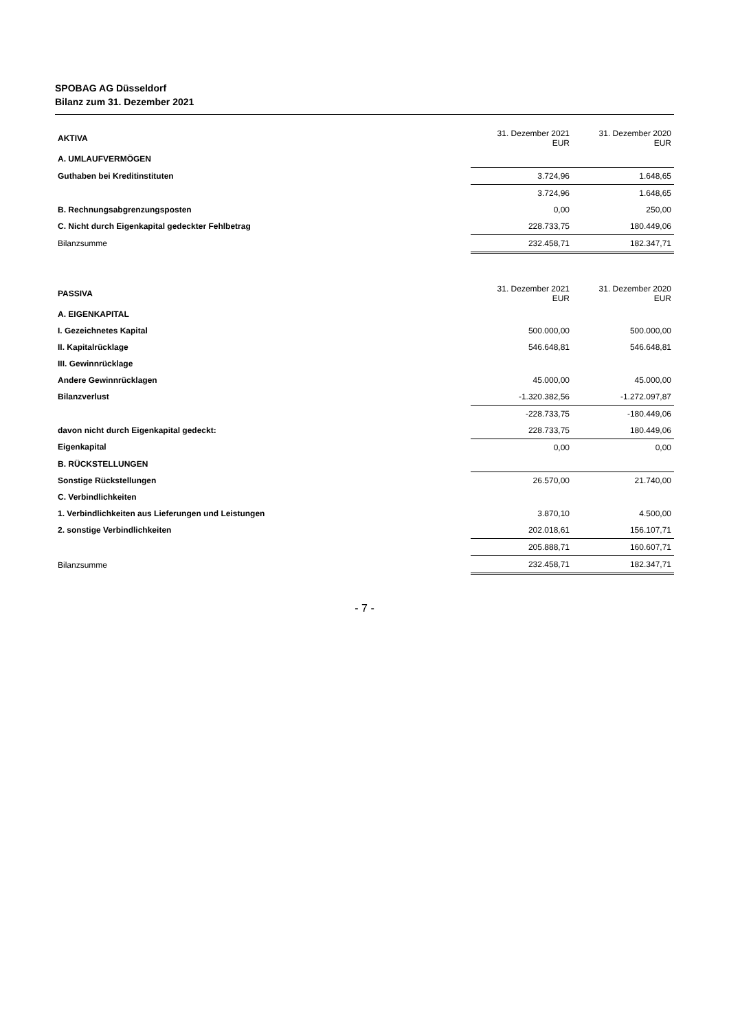SPOBAG AG Düsseldorf
Bilanz zum 31. Dezember 2021
| AKTIVA | 31. Dezember 2021 EUR | 31. Dezember 2020 EUR |
| --- | --- | --- |
| A. UMLAUFVERMÖGEN | | |
| Guthaben bei Kreditinstituten | 3.724,96 | 1.648,65 |
| | 3.724,96 | 1.648,65 |
| B. Rechnungsabgrenzungsposten | 0,00 | 250,00 |
| C. Nicht durch Eigenkapital gedeckter Fehlbetrag | 228.733,75 | 180.449,06 |
| Bilanzsumme | 232.458,71 | 182.347,71 |
| PASSIVA | 31. Dezember 2021 EUR | 31. Dezember 2020 EUR |
| --- | --- | --- |
| A. EIGENKAPITAL | | |
| I. Gezeichnetes Kapital | 500.000,00 | 500.000,00 |
| II. Kapitalrücklage | 546.648,81 | 546.648,81 |
| III. Gewinnrücklage | | |
| Andere Gewinnrücklagen | 45.000,00 | 45.000,00 |
| Bilanzverlust | -1.320.382,56 | -1.272.097,87 |
| | -228.733,75 | -180.449,06 |
| davon nicht durch Eigenkapital gedeckt: | 228.733,75 | 180.449,06 |
| Eigenkapital | 0,00 | 0,00 |
| B. RÜCKSTELLUNGEN | | |
| Sonstige Rückstellungen | 26.570,00 | 21.740,00 |
| C. Verbindlichkeiten | | |
| 1. Verbindlichkeiten aus Lieferungen und Leistungen | 3.870,10 | 4.500,00 |
| 2. sonstige Verbindlichkeiten | 202.018,61 | 156.107,71 |
| | 205.888,71 | 160.607,71 |
| Bilanzsumme | 232.458,71 | 182.347,71 |
- 7 -